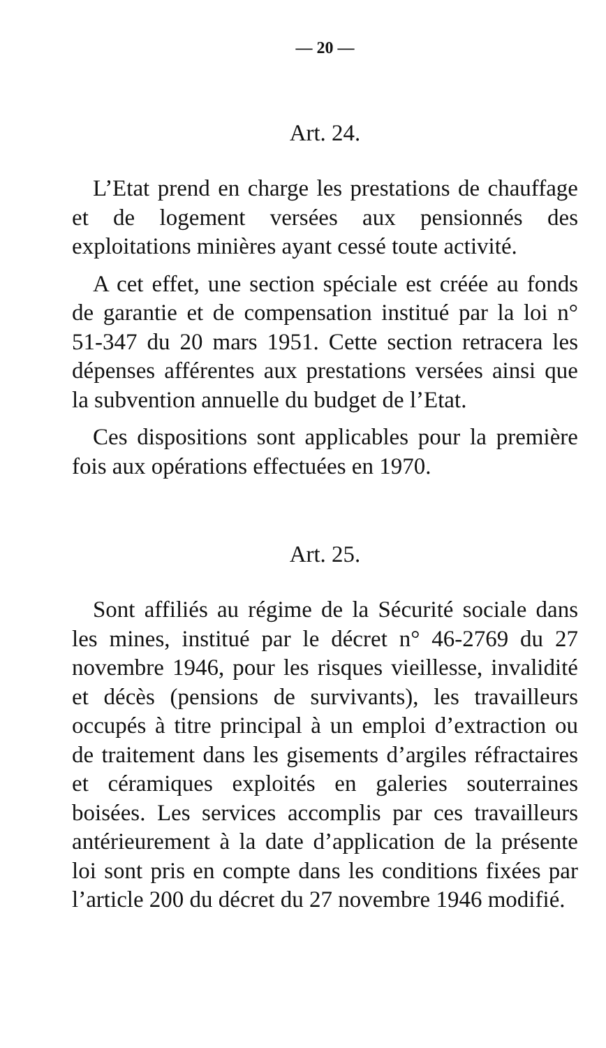— 20 —
Art. 24.
L’Etat prend en charge les prestations de chauffage et de logement versées aux pensionnés des exploitations minières ayant cessé toute activité.
A cet effet, une section spéciale est créée au fonds de garantie et de compensation institué par la loi n° 51-347 du 20 mars 1951. Cette section retracera les dépenses afférentes aux prestations versées ainsi que la subvention annuelle du budget de l’Etat.
Ces dispositions sont applicables pour la première fois aux opérations effectuées en 1970.
Art. 25.
Sont affiliés au régime de la Sécurité sociale dans les mines, institué par le décret n° 46-2769 du 27 novembre 1946, pour les risques vieillesse, invalidité et décès (pensions de survivants), les travailleurs occupés à titre principal à un emploi d’extraction ou de traitement dans les gisements d’argiles réfractaires et céramiques exploités en galeries souterraines boisées. Les services accomplis par ces travailleurs antérieurement à la date d’application de la présente loi sont pris en compte dans les conditions fixées par l’article 200 du décret du 27 novembre 1946 modifié.